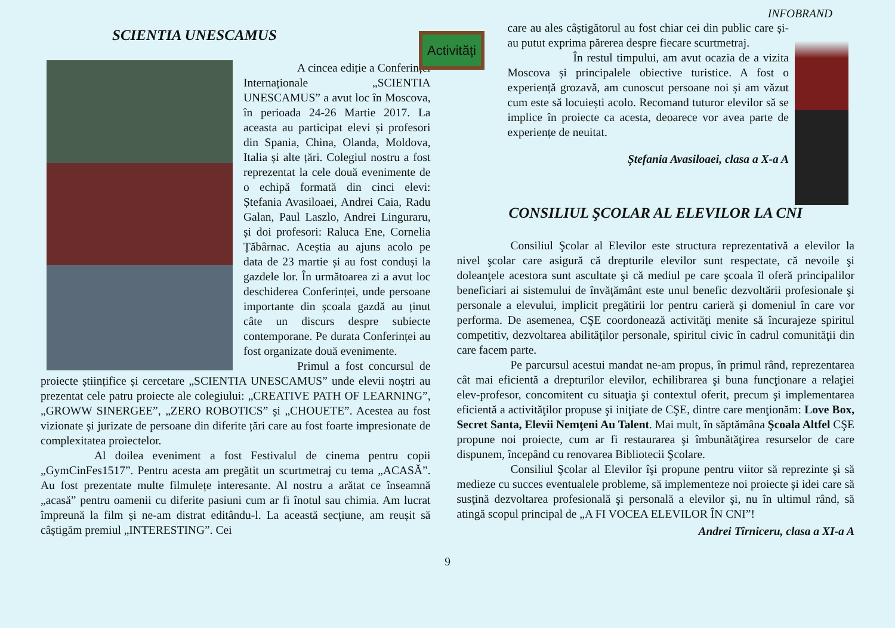INFOBRAND
Activități
SCIENTIA UNESCAMUS
A cincea ediție a Conferinței Internaționale „SCIENTIA UNESCAMUS” a avut loc în Moscova, în perioada 24-26 Martie 2017. La aceasta au participat elevi și profesori din Spania, China, Olanda, Moldova, Italia și alte țări. Colegiul nostru a fost reprezentat la cele două evenimente de o echipă formată din cinci elevi: Ștefania Avasiloaei, Andrei Caia, Radu Galan, Paul Laszlo, Andrei Linguraru, și doi profesori: Raluca Ene, Cornelia Țăbârnac. Aceștia au ajuns acolo pe data de 23 martie și au fost conduși la gazdele lor. În următoarea zi a avut loc deschiderea Conferinței, unde persoane importante din școala gazdă au ținut câte un discurs despre subiecte contemporane. Pe durata Conferinței au fost organizate două evenimente.
Primul a fost concursul de proiecte științifice și cercetare „SCIENTIA UNESCAMUS” unde elevii noștri au prezentat cele patru proiecte ale colegiului: „CREATIVE PATH OF LEARNING”, „GROWW SINERGEE”, „ZERO ROBOTICS” și „CHOUETE”. Acestea au fost vizionate și jurizate de persoane din diferite țări care au fost foarte impresionate de complexitatea proiectelor.
Al doilea eveniment a fost Festivalul de cinema pentru copii „GymCinFes1517”. Pentru acesta am pregătit un scurtmetraj cu tema „ACASĂ”. Au fost prezentate multe filmulețe interesante. Al nostru a arătat ce înseamnă „acasă” pentru oamenii cu diferite pasiuni cum ar fi înotul sau chimia. Am lucrat împreună la film și ne-am distrat editându-l. La această secţiune, am reușit să câștigăm premiul „INTERESTING”. Cei
care au ales câștigătorul au fost chiar cei din public care și-au putut exprima părerea despre fiecare scurtmetraj.
În restul timpului, am avut ocazia de a vizita Moscova și principalele obiective turistice. A fost o experiență grozavă, am cunoscut persoane noi și am văzut cum este să locuiești acolo. Recomand tuturor elevilor să se implice în proiecte ca acesta, deoarece vor avea parte de experiențe de neuitat.
Ștefania Avasiloaei, clasa a X-a A
CONSILIUL ŞCOLAR AL ELEVILOR LA CNI
Consiliul Şcolar al Elevilor este structura reprezentativă a elevilor la nivel şcolar care asigură că drepturile elevilor sunt respectate, că nevoile şi doleanţele acestora sunt ascultate şi că mediul pe care şcoala îl oferă principalilor beneficiari ai sistemului de învăţământ este unul benefic dezvoltării profesionale şi personale a elevului, implicit pregătirii lor pentru carieră şi domeniul în care vor performa. De asemenea, CŞE coordonează activităţi menite să încurajeze spiritul competitiv, dezvoltarea abilităţilor personale, spiritul civic în cadrul comunităţii din care facem parte.
Pe parcursul acestui mandat ne-am propus, în primul rând, reprezentarea cât mai eficientă a drepturilor elevilor, echilibrarea şi buna funcţionare a relaţiei elev-profesor, concomitent cu situaţia şi contextul oferit, precum şi implementarea eficientă a activităţilor propuse şi iniţiate de CŞE, dintre care menţionăm: Love Box, Secret Santa, Elevii Nemţeni Au Talent. Mai mult, în săptămâna Şcoala Altfel CŞE propune noi proiecte, cum ar fi restaurarea şi îmbunătăţirea resurselor de care dispunem, începând cu renovarea Bibliotecii Şcolare.
Consiliul Şcolar al Elevilor îşi propune pentru viitor să reprezinte şi să medieze cu succes eventualele probleme, să implementeze noi proiecte şi idei care să susţină dezvoltarea profesională şi personală a elevilor şi, nu în ultimul rând, să atingă scopul principal de „A FI VOCEA ELEVILOR ÎN CNI”!
Andrei Tîrniceru, clasa a XI-a A
9